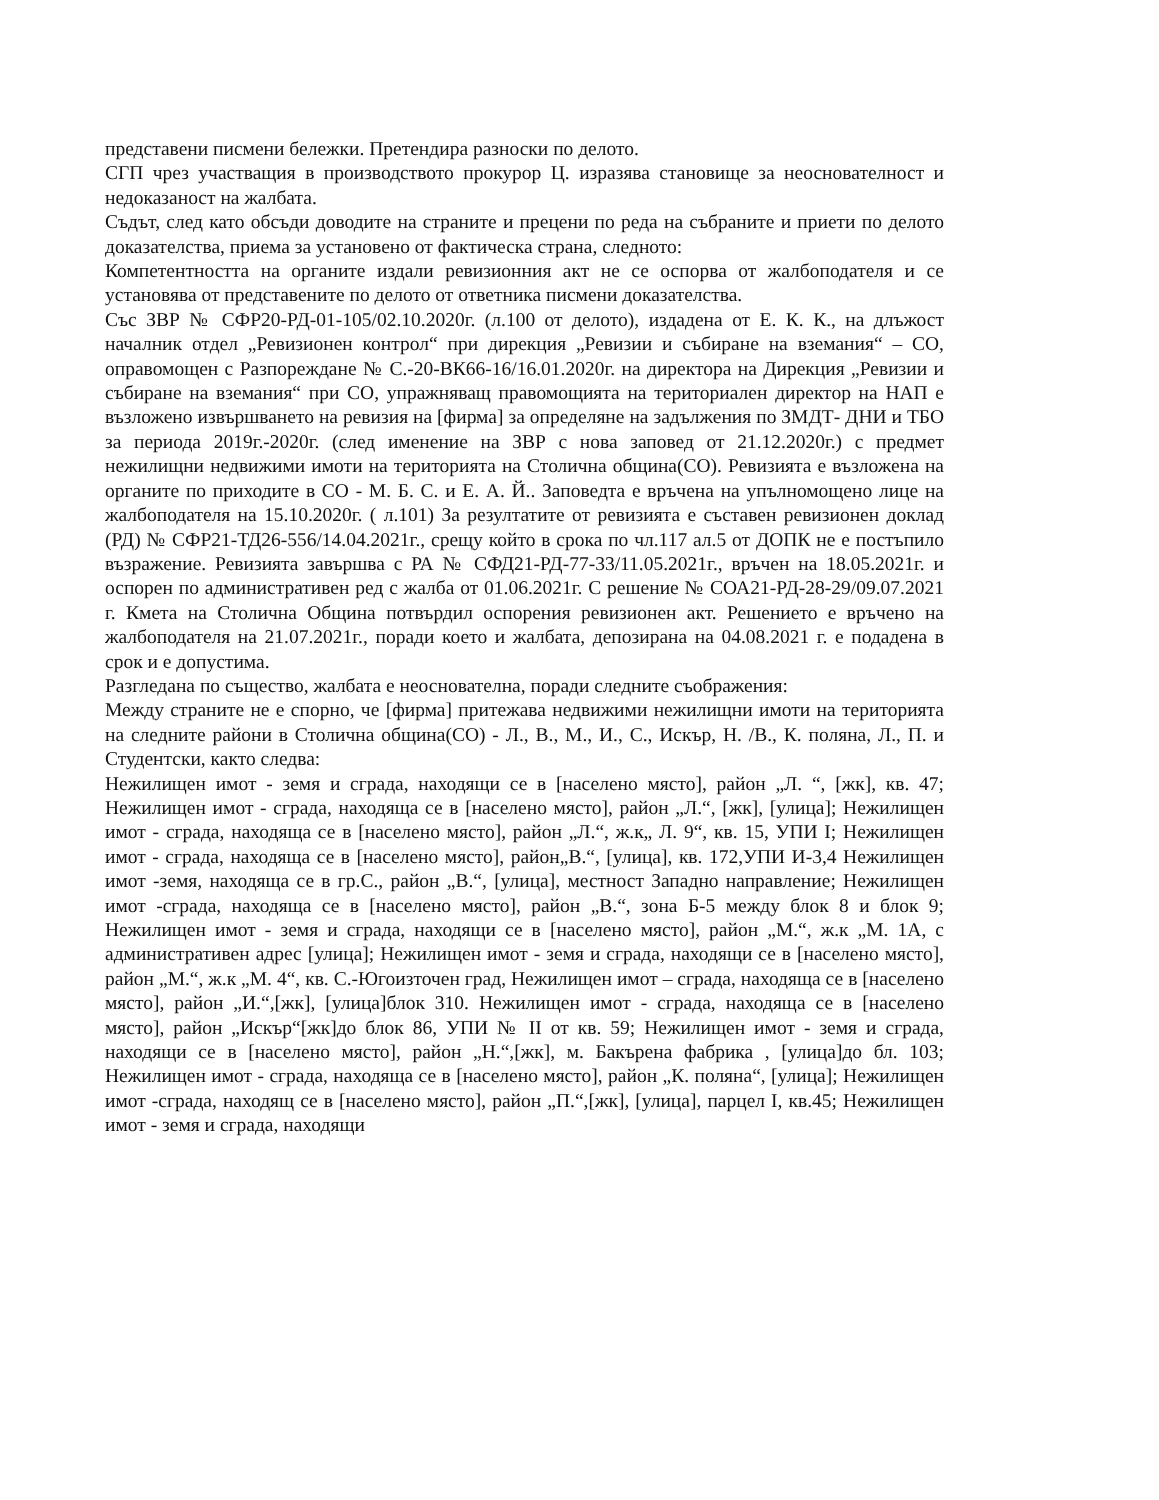представени писмени бележки. Претендира разноски по делото.
СГП чрез участващия в производството прокурор Ц. изразява становище за неоснователност и недоказаност на жалбата.
Съдът, след като обсъди доводите на страните и прецени по реда на събраните и приети по делото доказателства, приема за установено от фактическа страна, следното:
Компетентността на органите издали ревизионния акт не се оспорва от жалбоподателя и се установява от представените по делото от ответника писмени доказателства.
Със ЗВР № СФР20-РД-01-105/02.10.2020г. (л.100 от делото), издадена от Е. К. К., на длъжост началник отдел „Ревизионен контрол“ при дирекция „Ревизии и събиране на вземания“ – СО, оправомощен с Разпореждане № С.-20-ВК66-16/16.01.2020г. на директора на Дирекция „Ревизии и събиране на вземания“ при СО, упражняващ правомощията на териториален директор на НАП е възложено извършването на ревизия на [фирма] за определяне на задължения по ЗМДТ- ДНИ и ТБО за периода 2019г.-2020г. (след именение на ЗВР с нова заповед от 21.12.2020г.) с предмет нежилищни недвижими имоти на територията на Столична община(СО). Ревизията е възложена на органите по приходите в СО - М. Б. С. и Е. А. Й.. Заповедта е връчена на упълномощено лице на жалбоподателя на 15.10.2020г. ( л.101) За резултатите от ревизията е съставен ревизионен доклад (РД) № СФР21-ТД26-556/14.04.2021г., срещу който в срока по чл.117 ал.5 от ДОПК не е постъпило възражение. Ревизията завършва с РА № СФД21-РД-77-33/11.05.2021г., връчен на 18.05.2021г. и оспорен по административен ред с жалба от 01.06.2021г. С решение № СОА21-РД-28-29/09.07.2021 г. Кмета на Столична Община потвърдил оспорения ревизионен акт. Решението е връчено на жалбоподателя на 21.07.2021г., поради което и жалбата, депозирана на 04.08.2021 г. е подадена в срок и е допустима.
Разгледана по същество, жалбата е неоснователна, поради следните съображения:
Между страните не е спорно, че [фирма] притежава недвижими нежилищни имоти на територията на следните райони в Столична община(СО) - Л., В., М., И., С., Искър, Н. /В., К. поляна, Л., П. и Студентски, както следва:
Нежилищен имот - земя и сграда, находящи се в [населено място], район „Л. “, [жк], кв. 47; Нежилищен имот - сграда, находяща се в [населено място], район „Л.“, [жк], [улица]; Нежилищен имот - сграда, находяща се в [населено място], район „Л.“, ж.к„ Л. 9“, кв. 15, УПИ I; Нежилищен имот - сграда, находяща се в [населено място], район„В.“, [улица], кв. 172,УПИ И-3,4 Нежилищен имот -земя, находяща се в гр.С., район „В.“, [улица], местност Западно направление; Нежилищен имот -сграда, находяща се в [населено място], район „В.“, зона Б-5 между блок 8 и блок 9; Нежилищен имот - земя и сграда, находящи се в [населено място], район „М.“, ж.к „М. 1А, с административен адрес [улица]; Нежилищен имот - земя и сграда, находящи се в [населено място], район „М.“, ж.к „М. 4“, кв. С.-Югоизточен град, Нежилищен имот – сграда, находяща се в [населено място], район „И.“,[жк], [улица]блок 310. Нежилищен имот - сграда, находяща се в [населено място], район „Искър“[жк]до блок 86, УПИ № II от кв. 59; Нежилищен имот - земя и сграда, находящи се в [населено място], район „Н.“,[жк], м. Бакърена фабрика , [улица]до бл. 103; Нежилищен имот - сграда, находяща се в [населено място], район „К. поляна“, [улица]; Нежилищен имот -сграда, находящ се в [населено място], район „П.“,[жк], [улица], парцел I, кв.45; Нежилищен имот - земя и сграда, находящи